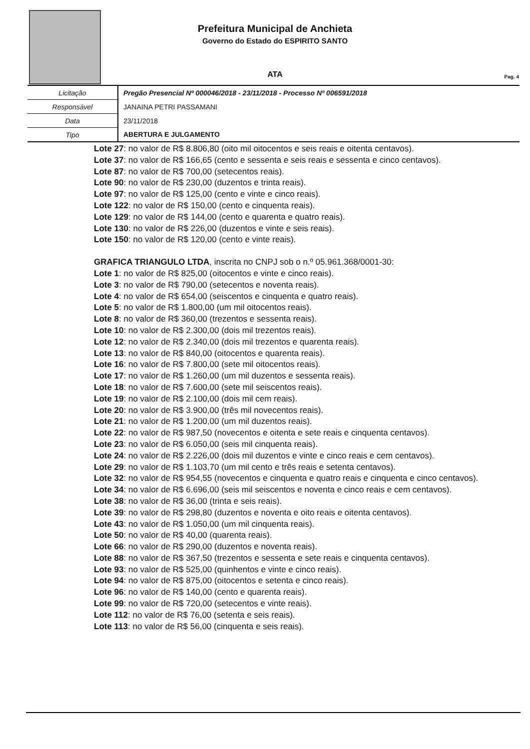Prefeitura Municipal de Anchieta
Governo do Estado do ESPIRITO SANTO
ATA
Pag. 4
| Licitação | Pregão Presencial Nº 000046/2018 - 23/11/2018 - Processo Nº 006591/2018 |
| Responsável | JANAINA PETRI PASSAMANI |
| Data | 23/11/2018 |
| Tipo | ABERTURA E JULGAMENTO |
Lote 27: no valor de R$ 8.806,80 (oito mil oitocentos e seis reais e oitenta centavos).
Lote 37: no valor de R$ 166,65 (cento e sessenta e seis reais e sessenta e cinco centavos).
Lote 87: no valor de R$ 700,00 (setecentos reais).
Lote 90: no valor de R$ 230,00 (duzentos e trinta reais).
Lote 97: no valor de R$ 125,00 (cento e vinte e cinco reais).
Lote 122: no valor de R$ 150,00 (cento e cinquenta reais).
Lote 129: no valor de R$ 144,00 (cento e quarenta e quatro reais).
Lote 130: no valor de R$ 226,00 (duzentos e vinte e seis reais).
Lote 150: no valor de R$ 120,00 (cento e vinte reais).
GRAFICA TRIANGULO LTDA, inscrita no CNPJ sob o n.º 05.961.368/0001-30:
Lote 1: no valor de R$ 825,00 (oitocentos e vinte e cinco reais).
Lote 3: no valor de R$ 790,00 (setecentos e noventa reais).
Lote 4: no valor de R$ 654,00 (seiscentos e cinquenta e quatro reais).
Lote 5: no valor de R$ 1.800,00 (um mil oitocentos reais).
Lote 8: no valor de R$ 360,00 (trezentos e sessenta reais).
Lote 10: no valor de R$ 2.300,00 (dois mil trezentos reais).
Lote 12: no valor de R$ 2.340,00 (dois mil trezentos e quarenta reais).
Lote 13: no valor de R$ 840,00 (oitocentos e quarenta reais).
Lote 16: no valor de R$ 7.800,00 (sete mil oitocentos reais).
Lote 17: no valor de R$ 1.260,00 (um mil duzentos e sessenta reais).
Lote 18: no valor de R$ 7.600,00 (sete mil seiscentos reais).
Lote 19: no valor de R$ 2.100,00 (dois mil cem reais).
Lote 20: no valor de R$ 3.900,00 (três mil novecentos reais).
Lote 21: no valor de R$ 1.200,00 (um mil duzentos reais).
Lote 22: no valor de R$ 987,50 (novecentos e oitenta e sete reais e cinquenta centavos).
Lote 23: no valor de R$ 6.050,00 (seis mil cinquenta reais).
Lote 24: no valor de R$ 2.226,00 (dois mil duzentos e vinte e cinco reais e cem centavos).
Lote 29: no valor de R$ 1.103,70 (um mil cento e três reais e setenta centavos).
Lote 32: no valor de R$ 954,55 (novecentos e cinquenta e quatro reais e cinquenta e cinco centavos).
Lote 34: no valor de R$ 6.696,00 (seis mil seiscentos e noventa e cinco reais e cem centavos).
Lote 38: no valor de R$ 36,00 (trinta e seis reais).
Lote 39: no valor de R$ 298,80 (duzentos e noventa e oito reais e oitenta centavos).
Lote 43: no valor de R$ 1.050,00 (um mil cinquenta reais).
Lote 50: no valor de R$ 40,00 (quarenta reais).
Lote 66: no valor de R$ 290,00 (duzentos e noventa reais).
Lote 88: no valor de R$ 367,50 (trezentos e sessenta e sete reais e cinquenta centavos).
Lote 93: no valor de R$ 525,00 (quinhentos e vinte e cinco reais).
Lote 94: no valor de R$ 875,00 (oitocentos e setenta e cinco reais).
Lote 96: no valor de R$ 140,00 (cento e quarenta reais).
Lote 99: no valor de R$ 720,00 (setecentos e vinte reais).
Lote 112: no valor de R$ 76,00 (setenta e seis reais).
Lote 113: no valor de R$ 56,00 (cinquenta e seis reais).